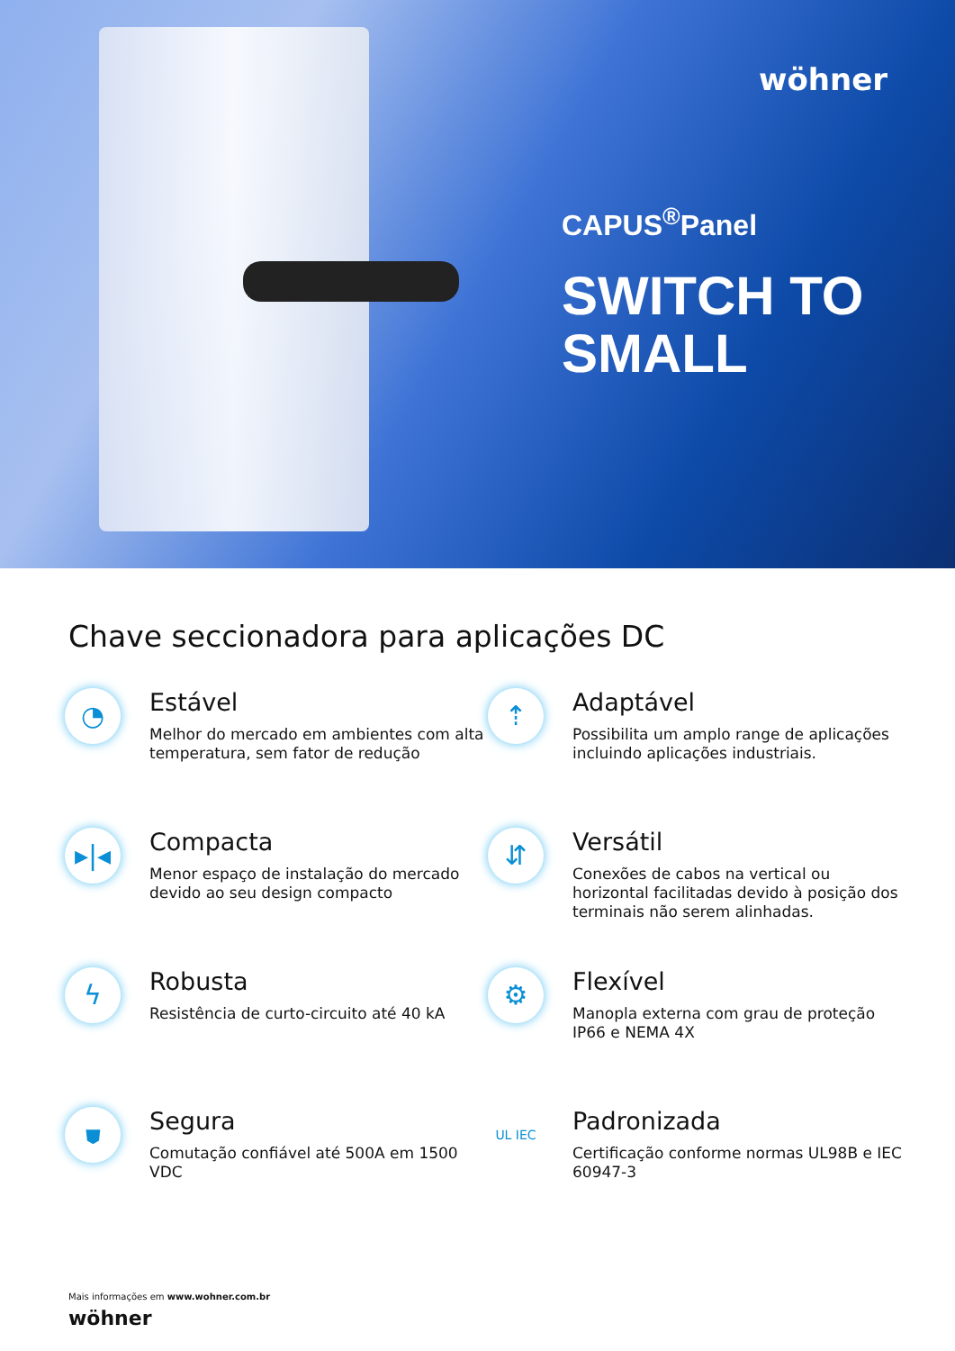wöhner
CAPUS<sup>®</sup>Panel
SWITCH TO
SMALL
Chave seccionadora para aplicações DC
◔
Estável
Melhor do mercado em ambientes com alta temperatura, sem fator de redução
⇡
Adaptável
Possibilita um amplo range de aplicações incluindo aplicações industriais.
▸|◂
Compacta
Menor espaço de instalação do mercado devido ao seu design compacto
⇵
Versátil
Conexões de cabos na vertical ou horizontal facilitadas devido à posição dos terminais não serem alinhadas.
ϟ
Robusta
Resistência de curto-circuito até 40 kA
⚙
Flexível
Manopla externa com grau de proteção IP66 e NEMA 4X
⛊
Segura
Comutação confiável até 500A em 1500 VDC
UL IEC
Padronizada
Certificação conforme normas UL98B e IEC 60947-3
Mais informações em www.wohner.com.br
wöhner